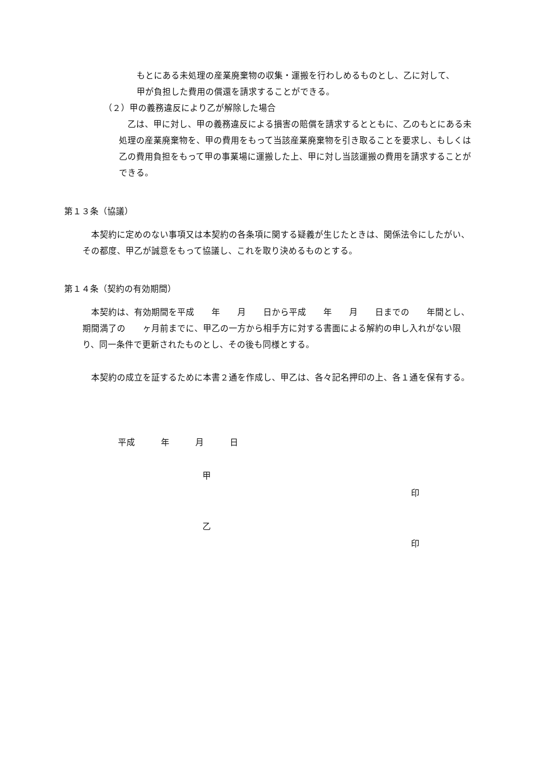もとにある未処理の産業廃棄物の収集・運搬を行わしめるものとし、乙に対して、
甲が負担した費用の償還を請求することができる。
（２）甲の義務違反により乙が解除した場合
　乙は、甲に対し、甲の義務違反による損害の賠償を請求するとともに、乙のもとにある未処理の産業廃棄物を、甲の費用をもって当該産業廃棄物を引き取ることを要求し、もしくは乙の費用負担をもって甲の事業場に運搬した上、甲に対し当該運搬の費用を請求することができる。
第１３条（協議）
　本契約に定めのない事項又は本契約の各条項に関する疑義が生じたときは、関係法令にしたがい、その都度、甲乙が誠意をもって協議し、これを取り決めるものとする。
第１４条（契約の有効期間）
　本契約は、有効期間を平成　　年　　月　　日から平成　　年　　月　　日までの　　年間とし、期間満了の　　ヶ月前までに、甲乙の一方から相手方に対する書面による解約の申し入れがない限り、同一条件で更新されたものとし、その後も同様とする。
　本契約の成立を証するために本書２通を作成し、甲乙は、各々記名押印の上、各１通を保有する。
平成　　　年　　　月　　　日
甲
印
乙
印